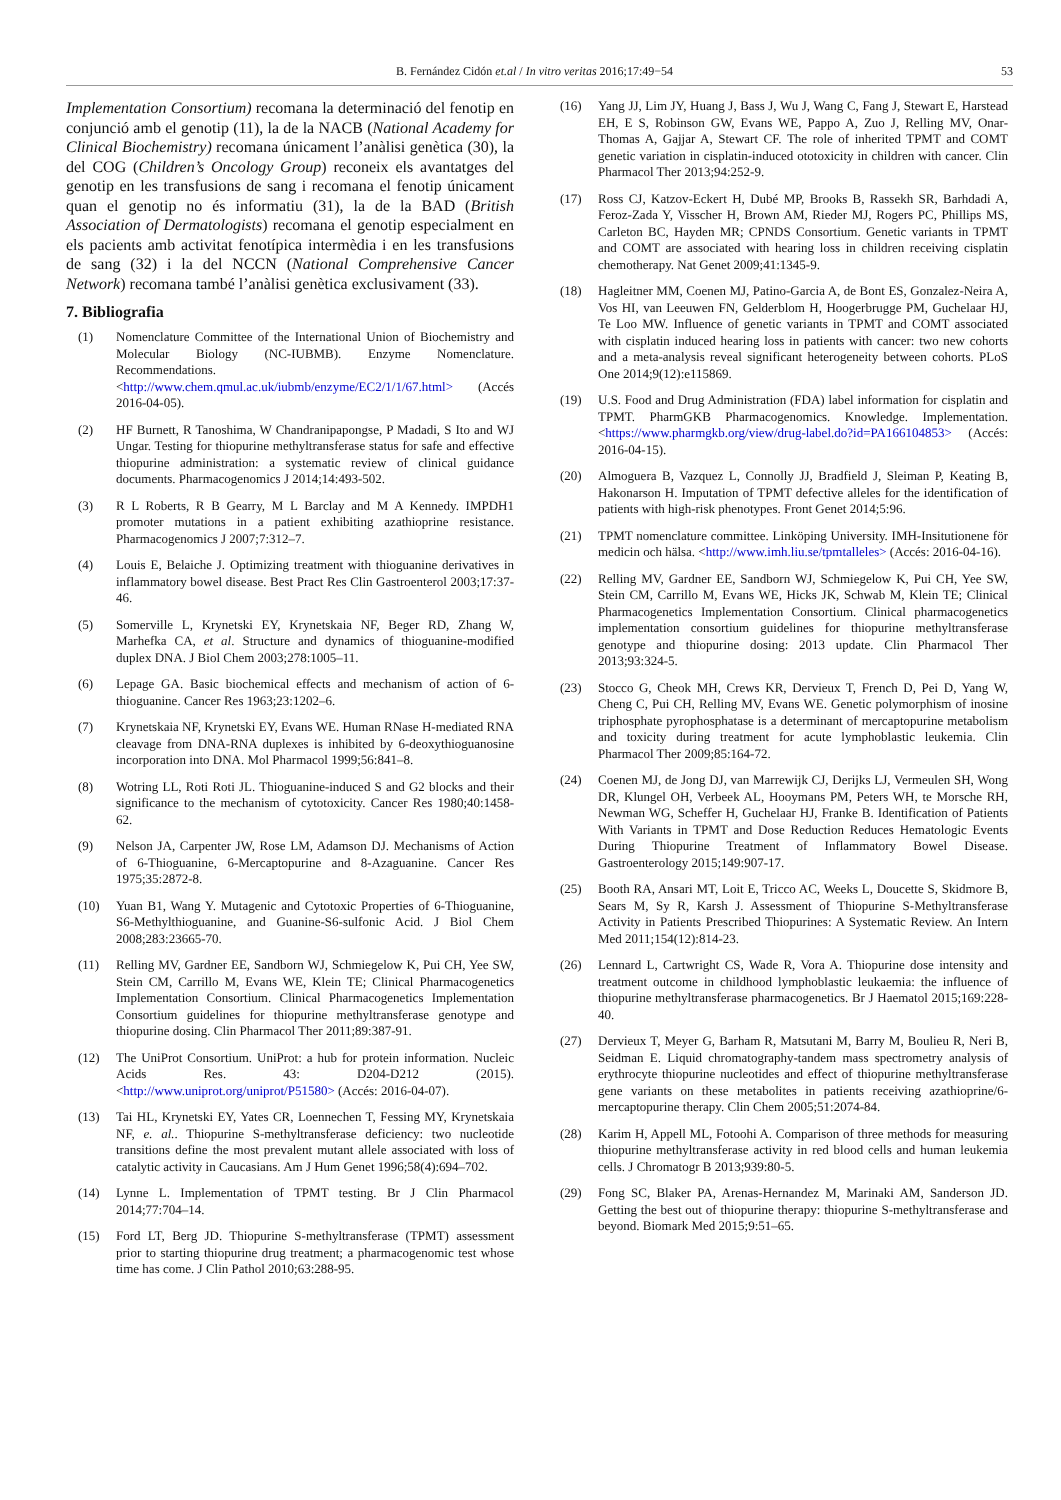B. Fernández Cidón et.al / In vitro veritas 2016;17:49−54 53
Implementation Consortium) recomana la determinació del fenotip en conjunció amb el genotip (11), la de la NACB (National Academy for Clinical Biochemistry) recomana únicament l’anàlisi genètica (30), la del COG (Children’s Oncology Group) reconeix els avantatges del genotip en les transfusions de sang i recomana el fenotip únicament quan el genotip no és informatiu (31), la de la BAD (British Association of Dermatologists) recomana el genotip especialment en els pacients amb activitat fenotípica intermèdia i en les transfusions de sang (32) i la del NCCN (National Comprehensive Cancer Network) recomana també l’anàlisi genètica exclusivament (33).
7. Bibliografia
(1) Nomenclature Committee of the International Union of Biochemistry and Molecular Biology (NC-IUBMB). Enzyme Nomenclature. Recommendations. <http://www.chem.qmul.ac.uk/iubmb/enzyme/EC2/1/1/67.html> (Accés 2016-04-05).
(2) HF Burnett, R Tanoshima, W Chandranipapongse, P Madadi, S Ito and WJ Ungar. Testing for thiopurine methyltransferase status for safe and effective thiopurine administration: a systematic review of clinical guidance documents. Pharmacogenomics J 2014;14:493-502.
(3) R L Roberts, R B Gearry, M L Barclay and M A Kennedy. IMPDH1 promoter mutations in a patient exhibiting azathioprine resistance. Pharmacogenomics J 2007;7:312–7.
(4) Louis E, Belaiche J. Optimizing treatment with thioguanine derivatives in inflammatory bowel disease. Best Pract Res Clin Gastroenterol 2003;17:37-46.
(5) Somerville L, Krynetski EY, Krynetskaia NF, Beger RD, Zhang W, Marhefka CA, et al. Structure and dynamics of thioguanine-modified duplex DNA. J Biol Chem 2003;278:1005–11.
(6) Lepage GA. Basic biochemical effects and mechanism of action of 6-thioguanine. Cancer Res 1963;23:1202–6.
(7) Krynetskaia NF, Krynetski EY, Evans WE. Human RNase H-mediated RNA cleavage from DNA-RNA duplexes is inhibited by 6-deoxythioguanosine incorporation into DNA. Mol Pharmacol 1999;56:841–8.
(8) Wotring LL, Roti Roti JL. Thioguanine-induced S and G2 blocks and their significance to the mechanism of cytotoxicity. Cancer Res 1980;40:1458-62.
(9) Nelson JA, Carpenter JW, Rose LM, Adamson DJ. Mechanisms of Action of 6-Thioguanine, 6-Mercaptopurine and 8-Azaguanine. Cancer Res 1975;35:2872-8.
(10) Yuan B1, Wang Y. Mutagenic and Cytotoxic Properties of 6-Thioguanine, S6-Methylthioguanine, and Guanine-S6-sulfonic Acid. J Biol Chem 2008;283:23665-70.
(11) Relling MV, Gardner EE, Sandborn WJ, Schmiegelow K, Pui CH, Yee SW, Stein CM, Carrillo M, Evans WE, Klein TE; Clinical Pharmacogenetics Implementation Consortium. Clinical Pharmacogenetics Implementation Consortium guidelines for thiopurine methyltransferase genotype and thiopurine dosing. Clin Pharmacol Ther 2011;89:387-91.
(12) The UniProt Consortium. UniProt: a hub for protein information. Nucleic Acids Res. 43: D204-D212 (2015). <http://www.uniprot.org/uniprot/P51580> (Accés: 2016-04-07).
(13) Tai HL, Krynetski EY, Yates CR, Loennechen T, Fessing MY, Krynetskaia NF, e. al.. Thiopurine S-methyltransferase deficiency: two nucleotide transitions define the most prevalent mutant allele associated with loss of catalytic activity in Caucasians. Am J Hum Genet 1996;58(4):694–702.
(14) Lynne L. Implementation of TPMT testing. Br J Clin Pharmacol 2014;77:704–14.
(15) Ford LT, Berg JD. Thiopurine S-methyltransferase (TPMT) assessment prior to starting thiopurine drug treatment; a pharmacogenomic test whose time has come. J Clin Pathol 2010;63:288-95.
(16) Yang JJ, Lim JY, Huang J, Bass J, Wu J, Wang C, Fang J, Stewart E, Harstead EH, E S, Robinson GW, Evans WE, Pappo A, Zuo J, Relling MV, Onar-Thomas A, Gajjar A, Stewart CF. The role of inherited TPMT and COMT genetic variation in cisplatin-induced ototoxicity in children with cancer. Clin Pharmacol Ther 2013;94:252-9.
(17) Ross CJ, Katzov-Eckert H, Dubé MP, Brooks B, Rassekh SR, Barhdadi A, Feroz-Zada Y, Visscher H, Brown AM, Rieder MJ, Rogers PC, Phillips MS, Carleton BC, Hayden MR; CPNDS Consortium. Genetic variants in TPMT and COMT are associated with hearing loss in children receiving cisplatin chemotherapy. Nat Genet 2009;41:1345-9.
(18) Hagleitner MM, Coenen MJ, Patino-Garcia A, de Bont ES, Gonzalez-Neira A, Vos HI, van Leeuwen FN, Gelderblom H, Hoogerbrugge PM, Guchelaar HJ, Te Loo MW. Influence of genetic variants in TPMT and COMT associated with cisplatin induced hearing loss in patients with cancer: two new cohorts and a meta-analysis reveal significant heterogeneity between cohorts. PLoS One 2014;9(12):e115869.
(19) U.S. Food and Drug Administration (FDA) label information for cisplatin and TPMT. PharmGKB Pharmacogenomics. Knowledge. Implementation. <https://www.pharmgkb.org/view/drug-label.do?id=PA166104853> (Accés: 2016-04-15).
(20) Almoguera B, Vazquez L, Connolly JJ, Bradfield J, Sleiman P, Keating B, Hakonarson H. Imputation of TPMT defective alleles for the identification of patients with high-risk phenotypes. Front Genet 2014;5:96.
(21) TPMT nomenclature committee. Linköping University. IMH-Insitutionene för medicin och hälsa. <http://www.imh.liu.se/tpmtalleles> (Accés: 2016-04-16).
(22) Relling MV, Gardner EE, Sandborn WJ, Schmiegelow K, Pui CH, Yee SW, Stein CM, Carrillo M, Evans WE, Hicks JK, Schwab M, Klein TE; Clinical Pharmacogenetics Implementation Consortium. Clinical pharmacogenetics implementation consortium guidelines for thiopurine methyltransferase genotype and thiopurine dosing: 2013 update. Clin Pharmacol Ther 2013;93:324-5.
(23) Stocco G, Cheok MH, Crews KR, Dervieux T, French D, Pei D, Yang W, Cheng C, Pui CH, Relling MV, Evans WE. Genetic polymorphism of inosine triphosphate pyrophosphatase is a determinant of mercaptopurine metabolism and toxicity during treatment for acute lymphoblastic leukemia. Clin Pharmacol Ther 2009;85:164-72.
(24) Coenen MJ, de Jong DJ, van Marrewijk CJ, Derijks LJ, Vermeulen SH, Wong DR, Klungel OH, Verbeek AL, Hooymans PM, Peters WH, te Morsche RH, Newman WG, Scheffer H, Guchelaar HJ, Franke B. Identification of Patients With Variants in TPMT and Dose Reduction Reduces Hematologic Events During Thiopurine Treatment of Inflammatory Bowel Disease. Gastroenterology 2015;149:907-17.
(25) Booth RA, Ansari MT, Loit E, Tricco AC, Weeks L, Doucette S, Skidmore B, Sears M, Sy R, Karsh J. Assessment of Thiopurine S-Methyltransferase Activity in Patients Prescribed Thiopurines: A Systematic Review. An Intern Med 2011;154(12):814-23.
(26) Lennard L, Cartwright CS, Wade R, Vora A. Thiopurine dose intensity and treatment outcome in childhood lymphoblastic leukaemia: the influence of thiopurine methyltransferase pharmacogenetics. Br J Haematol 2015;169:228-40.
(27) Dervieux T, Meyer G, Barham R, Matsutani M, Barry M, Boulieu R, Neri B, Seidman E. Liquid chromatography-tandem mass spectrometry analysis of erythrocyte thiopurine nucleotides and effect of thiopurine methyltransferase gene variants on these metabolites in patients receiving azathioprine/6-mercaptopurine therapy. Clin Chem 2005;51:2074-84.
(28) Karim H, Appell ML, Fotoohi A. Comparison of three methods for measuring thiopurine methyltransferase activity in red blood cells and human leukemia cells. J Chromatogr B 2013;939:80-5.
(29) Fong SC, Blaker PA, Arenas-Hernandez M, Marinaki AM, Sanderson JD. Getting the best out of thiopurine therapy: thiopurine S-methyltransferase and beyond. Biomark Med 2015;9:51–65.